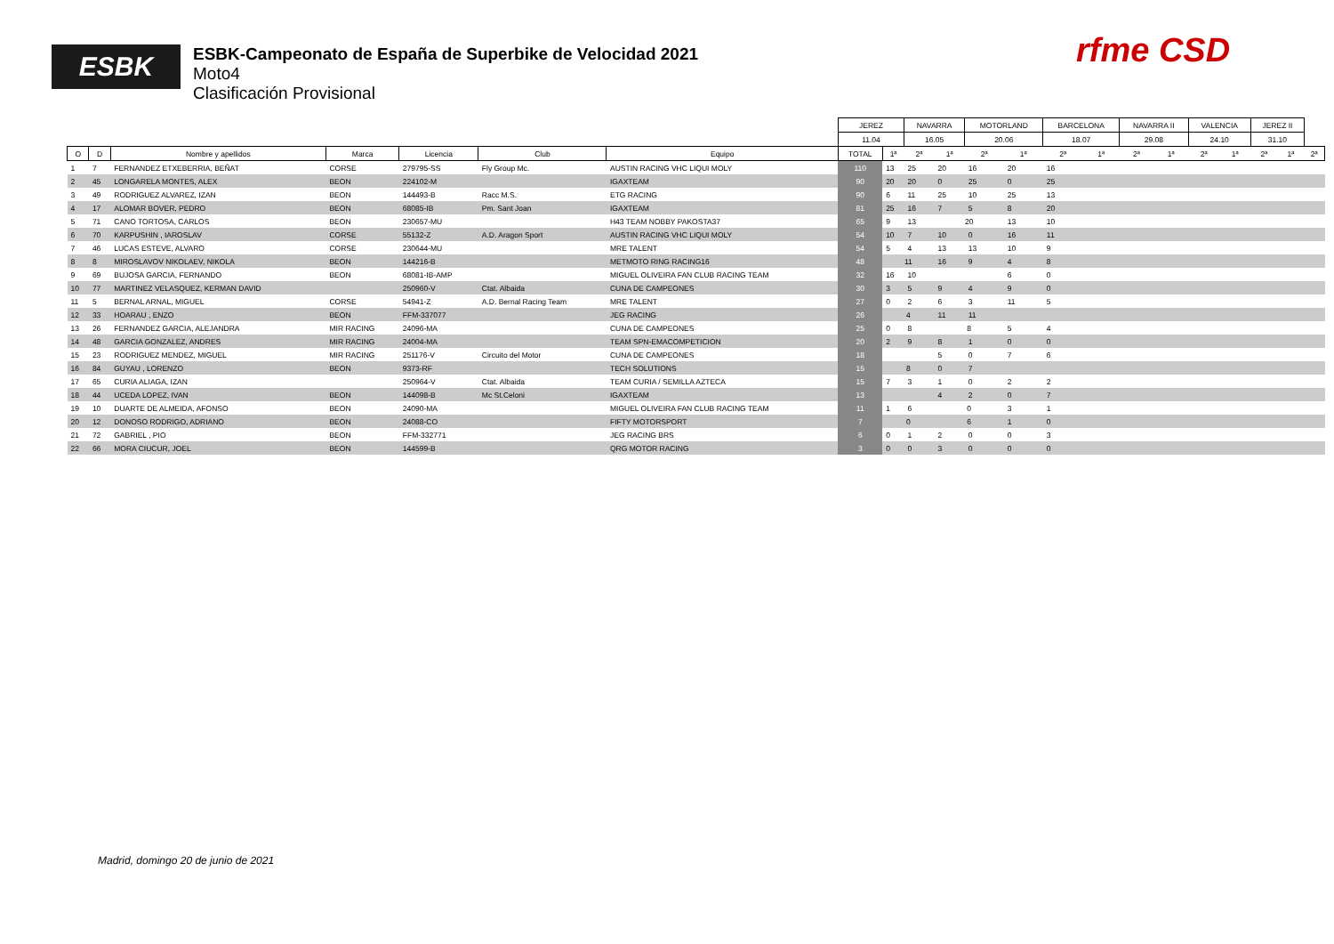ESBK
ESBK-Campeonato de España de Superbike de Velocidad 2021
Moto4
Clasificación Provisional
rfme CSD
| | | | | | | | JEREZ | | NAVARRA | | MOTORLAND | | BARCELONA | | NAVARRA II | | VALENCIA | | JEREZ II | | |
| | | | | | | | 11.04 | | 16.05 | | 20.06 | | 18.07 | | 29.08 | | 24.10 | | 31.10 | | |
| O | D | Nombre y apellidos | Marca | Licencia | Club | Equipo | TOTAL | 1ª | 2ª | 1ª | 2ª | 1ª | 2ª | 1ª | 2ª | 1ª | 2ª | 1ª | 2ª | 1ª | 2ª |
| 1 | 7 | FERNANDEZ ETXEBERRIA, BEÑAT | CORSE | 279795-SS | Fly Group Mc. | AUSTIN RACING VHC LIQUI MOLY | 110 | 13 | 25 | 20 | 16 | 20 | 16 | | | | | | | | |
| 2 | 45 | LONGARELA MONTES, ALEX | BEON | 224102-M | | IGAXTEAM | 90 | 20 | 20 | 0 | 25 | 0 | 25 | | | | | | | | |
| 3 | 49 | RODRIGUEZ ALVAREZ, IZAN | BEON | 144493-B | Racc M.S. | ETG RACING | 90 | 6 | 11 | 25 | 10 | 25 | 13 | | | | | | | | |
| 4 | 17 | ALOMAR BOVER, PEDRO | BEON | 68085-IB | Pm. Sant Joan | IGAXTEAM | 81 | 25 | 16 | 7 | 5 | 8 | 20 | | | | | | | | |
| 5 | 71 | CANO TORTOSA, CARLOS | BEON | 230657-MU | | H43 TEAM NOBBY PAKOSTA37 | 65 | 9 | 13 | 20 | | 13 | 10 | | | | | | | | |
| 6 | 70 | KARPUSHIN , IAROSLAV | CORSE | 55132-Z | A.D. Aragon Sport | AUSTIN RACING VHC LIQUI MOLY | 54 | 10 | 7 | 10 | 0 | 16 | 11 | | | | | | | | |
| 7 | 46 | LUCAS ESTEVE, ALVARO | CORSE | 230644-MU | | MRE TALENT | 54 | 5 | 4 | 13 | 13 | 10 | 9 | | | | | | | | |
| 8 | 8 | MIROSLAVOV NIKOLAEV, NIKOLA | BEON | 144216-B | | METMOTO RING RACING16 | 48 | 11 | | 16 | 9 | 4 | 8 | | | | | | | | |
| 9 | 69 | BUJOSA GARCIA, FERNANDO | BEON | 68081-IB-AMP | | MIGUEL OLIVEIRA FAN CLUB RACING TEAM | 32 | 16 | 10 | | | 6 | 0 | | | | | | | | |
| 10 | 77 | MARTINEZ VELASQUEZ, KERMAN DAVID | | 250960-V | Ctat. Albaida | CUNA DE CAMPEONES | 30 | 3 | 5 | 9 | 4 | 9 | 0 | | | | | | | | |
| 11 | 5 | BERNAL ARNAL, MIGUEL | CORSE | 54941-Z | A.D. Bernal Racing Team | MRE TALENT | 27 | 0 | 2 | 6 | 3 | 11 | 5 | | | | | | | | |
| 12 | 33 | HOARAU , ENZO | BEON | FFM-337077 | | JEG RACING | 26 | 4 | | 11 | 11 | | | | | | | | | | |
| 13 | 26 | FERNANDEZ GARCIA, ALEJANDRA | MIR RACING | 24096-MA | | CUNA DE CAMPEONES | 25 | 0 | 8 | 8 | | 5 | 4 | | | | | | | | |
| 14 | 48 | GARCIA GONZALEZ, ANDRES | MIR RACING | 24004-MA | | TEAM SPN-EMACOMPETICION | 20 | 2 | 9 | 8 | 1 | 0 | 0 | | | | | | | | |
| 15 | 23 | RODRIGUEZ MENDEZ, MIGUEL | MIR RACING | 251176-V | Circuito del Motor | CUNA DE CAMPEONES | 18 | | | 5 | 0 | 7 | 6 | | | | | | | | |
| 16 | 84 | GUYAU , LORENZO | BEON | 9373-RF | | TECH SOLUTIONS | 15 | 8 | | 0 | 7 | | | | | | | | | | |
| 17 | 65 | CURIA ALIAGA, IZAN | | 250964-V | Ctat. Albaida | TEAM CURIA / SEMILLA AZTECA | 15 | 7 | 3 | 1 | 0 | 2 | 2 | | | | | | | | |
| 18 | 44 | UCEDA LOPEZ, IVAN | BEON | 144098-B | Mc St.Celoni | IGAXTEAM | 13 | | | 4 | 2 | 0 | 7 | | | | | | | | |
| 19 | 10 | DUARTE DE ALMEIDA, AFONSO | BEON | 24090-MA | | MIGUEL OLIVEIRA FAN CLUB RACING TEAM | 11 | 1 | 6 | 0 | | 3 | 1 | | | | | | | | |
| 20 | 12 | DONOSO RODRIGO, ADRIANO | BEON | 24088-CO | | FIFTY MOTORSPORT | 7 | 0 | | 6 | | 1 | 0 | | | | | | | | |
| 21 | 72 | GABRIEL , PIO | BEON | FFM-332771 | | JEG RACING BRS | 6 | 0 | 1 | 2 | 0 | 0 | 3 | | | | | | | | |
| 22 | 66 | MORA CIUCUR, JOEL | BEON | 144599-B | | QRG MOTOR RACING | 3 | 0 | 0 | 3 | 0 | 0 | 0 | | | | | | | | |
Madrid, domingo 20 de junio de 2021